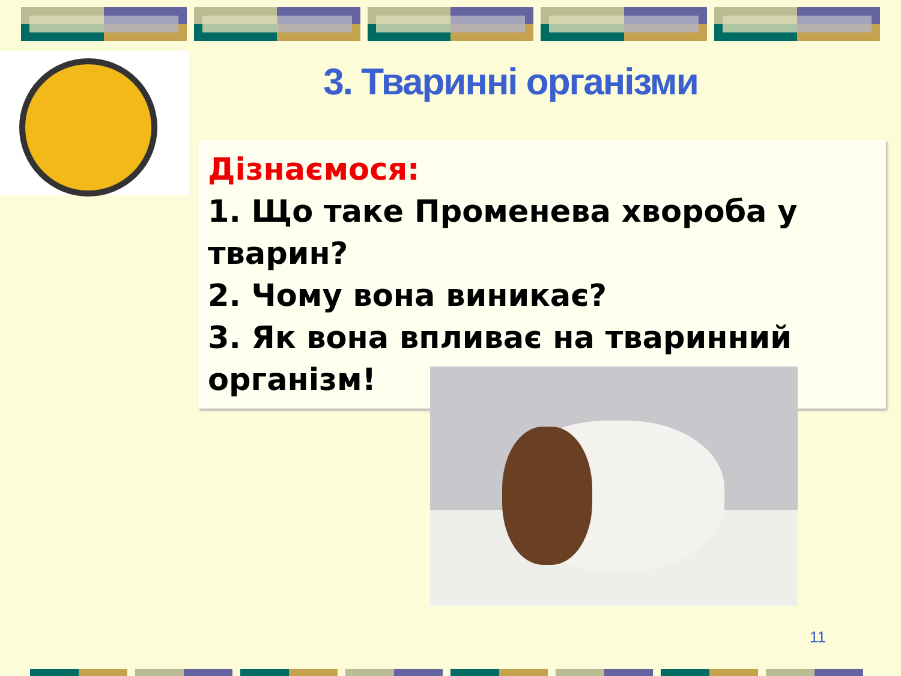3. Тваринні організми
Дізнаємося:
1. Що таке Променева хвороба у тварин?
2. Чому вона виникає?
3. Як вона впливає на тваринний організм!
11